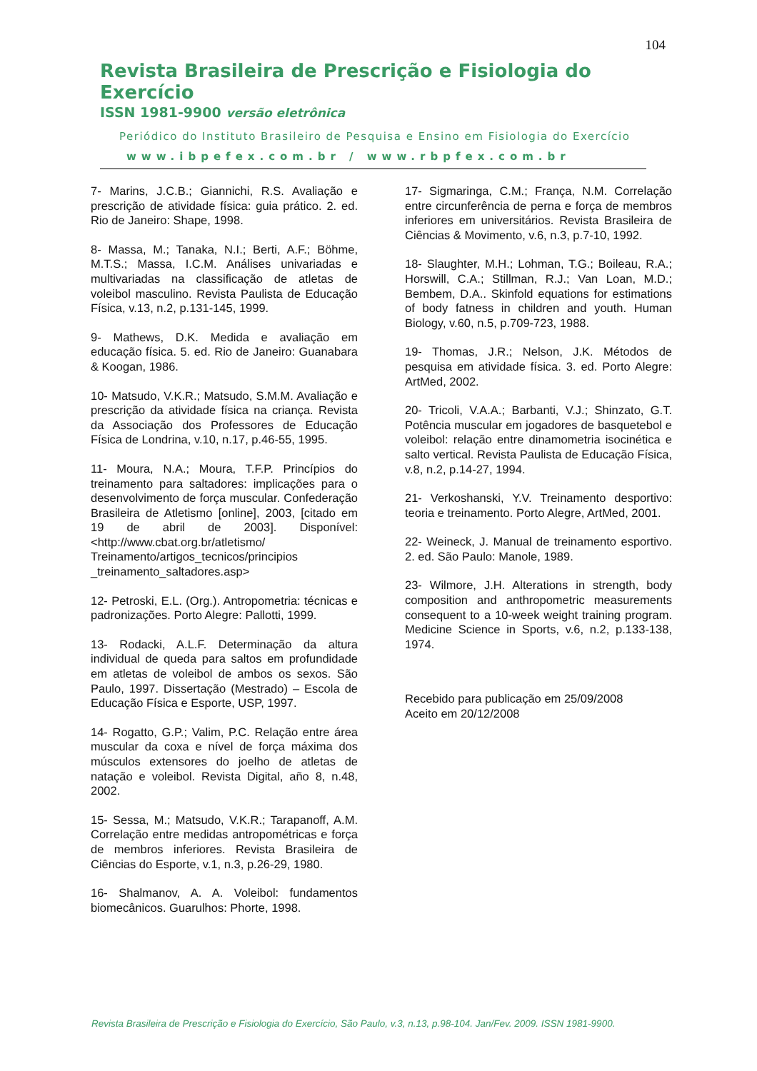104
Revista Brasileira de Prescrição e Fisiologia do Exercício
ISSN 1981-9900 versão eletrônica
Periódico do Instituto Brasileiro de Pesquisa e Ensino em Fisiologia do Exercício
www.ibpefex.com.br / www.rbpfex.com.br
7- Marins, J.C.B.; Giannichi, R.S. Avaliação e prescrição de atividade física: guia prático. 2. ed. Rio de Janeiro: Shape, 1998.
8- Massa, M.; Tanaka, N.I.; Berti, A.F.; Böhme, M.T.S.; Massa, I.C.M. Análises univariadas e multivariadas na classificação de atletas de voleibol masculino. Revista Paulista de Educação Física, v.13, n.2, p.131-145, 1999.
9- Mathews, D.K. Medida e avaliação em educação física. 5. ed. Rio de Janeiro: Guanabara & Koogan, 1986.
10- Matsudo, V.K.R.; Matsudo, S.M.M. Avaliação e prescrição da atividade física na criança. Revista da Associação dos Professores de Educação Física de Londrina, v.10, n.17, p.46-55, 1995.
11- Moura, N.A.; Moura, T.F.P. Princípios do treinamento para saltadores: implicações para o desenvolvimento de força muscular. Confederação Brasileira de Atletismo [online], 2003, [citado em 19 de abril de 2003]. Disponível: <http://www.cbat.org.br/atletismo/ Treinamento/artigos_tecnicos/principios _treinamento_saltadores.asp>
12- Petroski, E.L. (Org.). Antropometria: técnicas e padronizações. Porto Alegre: Pallotti, 1999.
13- Rodacki, A.L.F. Determinação da altura individual de queda para saltos em profundidade em atletas de voleibol de ambos os sexos. São Paulo, 1997. Dissertação (Mestrado) – Escola de Educação Física e Esporte, USP, 1997.
14- Rogatto, G.P.; Valim, P.C. Relação entre área muscular da coxa e nível de força máxima dos músculos extensores do joelho de atletas de natação e voleibol. Revista Digital, año 8, n.48, 2002.
15- Sessa, M.; Matsudo, V.K.R.; Tarapanoff, A.M. Correlação entre medidas antropométricas e força de membros inferiores. Revista Brasileira de Ciências do Esporte, v.1, n.3, p.26-29, 1980.
16- Shalmanov, A. A. Voleibol: fundamentos biomecânicos. Guarulhos: Phorte, 1998.
17- Sigmaringa, C.M.; França, N.M. Correlação entre circunferência de perna e força de membros inferiores em universitários. Revista Brasileira de Ciências & Movimento, v.6, n.3, p.7-10, 1992.
18- Slaughter, M.H.; Lohman, T.G.; Boileau, R.A.; Horswill, C.A.; Stillman, R.J.; Van Loan, M.D.; Bembem, D.A.. Skinfold equations for estimations of body fatness in children and youth. Human Biology, v.60, n.5, p.709-723, 1988.
19- Thomas, J.R.; Nelson, J.K. Métodos de pesquisa em atividade física. 3. ed. Porto Alegre: ArtMed, 2002.
20- Tricoli, V.A.A.; Barbanti, V.J.; Shinzato, G.T. Potência muscular em jogadores de basquetebol e voleibol: relação entre dinamometria isocinética e salto vertical. Revista Paulista de Educação Física, v.8, n.2, p.14-27, 1994.
21- Verkoshanski, Y.V. Treinamento desportivo: teoria e treinamento. Porto Alegre, ArtMed, 2001.
22- Weineck, J. Manual de treinamento esportivo. 2. ed. São Paulo: Manole, 1989.
23- Wilmore, J.H. Alterations in strength, body composition and anthropometric measurements consequent to a 10-week weight training program. Medicine Science in Sports, v.6, n.2, p.133-138, 1974.
Recebido para publicação em 25/09/2008
Aceito em 20/12/2008
Revista Brasileira de Prescrição e Fisiologia do Exercício, São Paulo, v.3, n.13, p.98-104. Jan/Fev. 2009. ISSN 1981-9900.